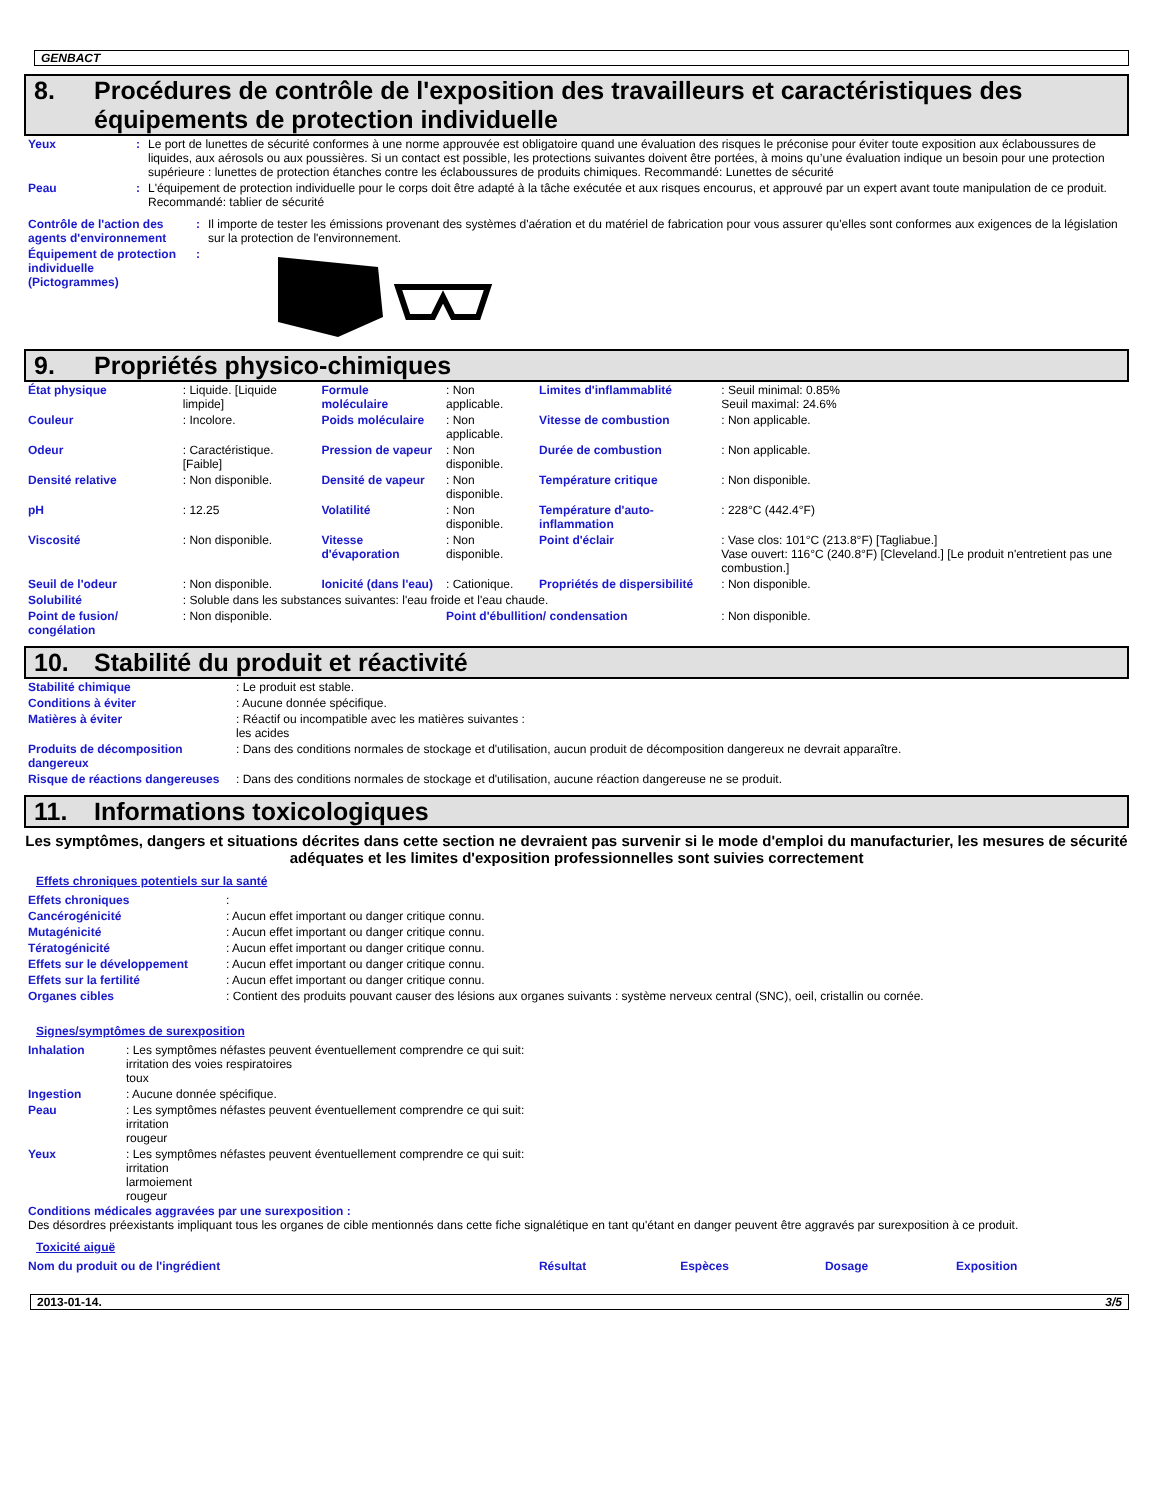GENBACT
8. Procédures de contrôle de l'exposition des travailleurs et caractéristiques des équipements de protection individuelle
| Yeux | : | Le port de lunettes de sécurité conformes à une norme approuvée est obligatoire quand une évaluation des risques le préconise pour éviter toute exposition aux éclaboussures de liquides, aux aérosols ou aux poussières. Si un contact est possible, les protections suivantes doivent être portées, à moins qu’une évaluation indique un besoin pour une protection supérieure : lunettes de protection étanches contre les éclaboussures de produits chimiques. Recommandé: Lunettes de sécurité |
| Peau | : | L'équipement de protection individuelle pour le corps doit être adapté à la tâche exécutée et aux risques encourus, et approuvé par un expert avant toute manipulation de ce produit. Recommandé: tablier de sécurité |
| Contrôle de l'action des agents d'environnement | : | Il importe de tester les émissions provenant des systèmes d'aération et du matériel de fabrication pour vous assurer qu'elles sont conformes aux exigences de la législation sur la protection de l'environnement. |
| Équipement de protection individuelle (Pictogrammes) | : | |
9. Propriétés physico-chimiques
| État physique | : Liquide. [Liquide limpide] | Formule moléculaire | : Non applicable. | Limites d'inflammablité | : Seuil minimal: 0.85% Seuil maximal: 24.6% |
| Couleur | : Incolore. | Poids moléculaire | : Non applicable. | Vitesse de combustion | : Non applicable. |
| Odeur | : Caractéristique. [Faible] | Pression de vapeur | : Non disponible. | Durée de combustion | : Non applicable. |
| Densité relative | : Non disponible. | Densité de vapeur | : Non disponible. | Température critique | : Non disponible. |
| pH | : 12.25 | Volatilité | : Non disponible. | Température d'auto-inflammation | : 228°C (442.4°F) |
| Viscosité | : Non disponible. | Vitesse d'évaporation | : Non disponible. | Point d'éclair | : Vase clos: 101°C (213.8°F) [Tagliabue.] Vase ouvert: 116°C (240.8°F) [Cleveland.] [Le produit n'entretient pas une combustion.] |
| Seuil de l'odeur | : Non disponible. | Ionicité (dans l'eau) | : Cationique. | Propriétés de dispersibilité | : Non disponible. |
| Solubilité | : Soluble dans les substances suivantes: l'eau froide et l'eau chaude. | | | | |
| Point de fusion/ congélation | : Non disponible. | | Point d'ébullition/ condensation | | : Non disponible. |
10. Stabilité du produit et réactivité
| Stabilité chimique | : Le produit est stable. |
| Conditions à éviter | : Aucune donnée spécifique. |
| Matières à éviter | : Réactif ou incompatible avec les matières suivantes : les acides |
| Produits de décomposition dangereux | : Dans des conditions normales de stockage et d'utilisation, aucun produit de décomposition dangereux ne devrait apparaître. |
| Risque de réactions dangereuses | : Dans des conditions normales de stockage et d'utilisation, aucune réaction dangereuse ne se produit. |
11. Informations toxicologiques
Les symptômes, dangers et situations décrites dans cette section ne devraient pas survenir si le mode d'emploi du manufacturier, les mesures de sécurité adéquates et les limites d'exposition professionnelles sont suivies correctement
Effets chroniques potentiels sur la santé
| Effets chroniques | : |
| Cancérogénicité | : Aucun effet important ou danger critique connu. |
| Mutagénicité | : Aucun effet important ou danger critique connu. |
| Tératogénicité | : Aucun effet important ou danger critique connu. |
| Effets sur le développement | : Aucun effet important ou danger critique connu. |
| Effets sur la fertilité | : Aucun effet important ou danger critique connu. |
| Organes cibles | : Contient des produits pouvant causer des lésions aux organes suivants : système nerveux central (SNC), oeil, cristallin ou cornée. |
Signes/symptômes de surexposition
| Inhalation | : Les symptômes néfastes peuvent éventuellement comprendre ce qui suit: irritation des voies respiratoires toux |
| Ingestion | : Aucune donnée spécifique. |
| Peau | : Les symptômes néfastes peuvent éventuellement comprendre ce qui suit: irritation rougeur |
| Yeux | : Les symptômes néfastes peuvent éventuellement comprendre ce qui suit: irritation larmoiement rougeur |
Conditions médicales aggravées par une surexposition :
Des désordres préexistants impliquant tous les organes de cible mentionnés dans cette fiche signalétique en tant qu'étant en danger peuvent être aggravés par surexposition à ce produit.
Toxicité aiguë
| Nom du produit ou de l'ingrédient | Résultat | Espèces | Dosage | Exposition |
| --- | --- | --- | --- | --- |
2013-01-14. 3/5